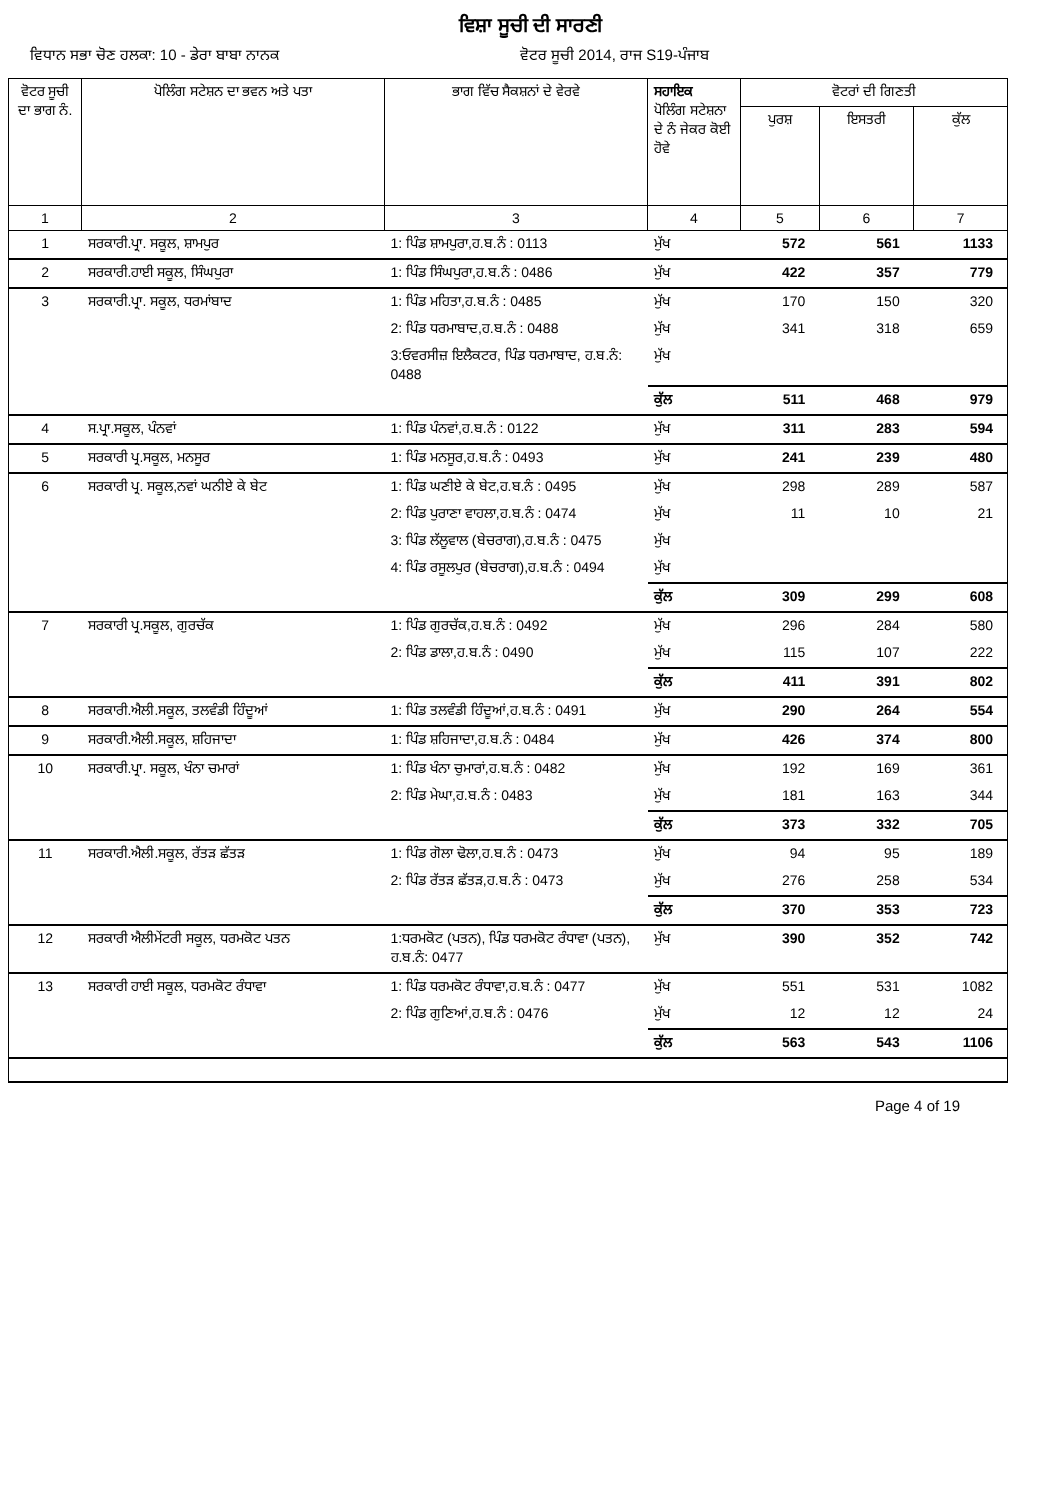ਵਿਸ਼ਾ ਸੂਚੀ ਦੀ ਸਾਰਣੀ
ਵਿਧਾਨ ਸਭਾ ਚੋਣ ਹਲਕਾ: 10 - ਡੇਰਾ ਬਾਬਾ ਨਾਨਕ ਵੋਟਰ ਸੂਚੀ 2014, ਰਾਜ S19-ਪੰਜਾਬ
| ਵੋਟਰ ਸੂਚੀ ਦਾ ਭਾਗ ਨੰ. | ਪੋਲਿੰਗ ਸਟੇਸ਼ਨ ਦਾ ਭਵਨ ਅਤੇ ਪਤਾ | ਭਾਗ ਵਿੱਚ ਸੈਕਸ਼ਨਾਂ ਦੇ ਵੇਰਵੇ | ਸਹਾਇਕ ਪੋਲਿੰਗ ਸਟੇਸ਼ਨਾ ਦੇ ਨੰ ਜੇਕਰ ਕੋਈ ਹੋਵੇ | ਵੋਟਰਾਂ ਦੀ ਗਿਣਤੀ | | |
| --- | --- | --- | --- | --- | --- | --- |
| | | | | ਪੁਰਸ਼ | ਇਸਤਰੀ | ਕੁੱਲ |
| 1 | 2 | 3 | 4 | 5 | 6 | 7 |
| 1 | ਸਰਕਾਰੀ.ਪ੍ਰਾ. ਸਕੂਲ, ਸ਼ਾਮਪੁਰ | 1: ਪਿੰਡ ਸ਼ਾਮਪੁਰਾ,ਹ.ਬ.ਨੰ : 0113 | ਮੁੱਖ | 572 | 561 | 1133 |
| 2 | ਸਰਕਾਰੀ.ਹਾਈ ਸਕੂਲ, ਸਿੰਘਪੁਰਾ | 1: ਪਿੰਡ ਸਿੰਘਪੁਰਾ,ਹ.ਬ.ਨੰ : 0486 | ਮੁੱਖ | 422 | 357 | 779 |
| 3 | ਸਰਕਾਰੀ.ਪ੍ਰਾ. ਸਕੂਲ, ਧਰਮਾਂਬਾਦ | 1: ਪਿੰਡ ਮਹਿਤਾ,ਹ.ਬ.ਨੰ : 0485 | ਮੁੱਖ | 170 | 150 | 320 |
| | | 2: ਪਿੰਡ ਧਰਮਾਬਾਦ,ਹ.ਬ.ਨੰ : 0488 | ਮੁੱਖ | 341 | 318 | 659 |
| | | 3:ਓਵਰਸੀਜ਼ ਇਲੈਕਟਰ, ਪਿੰਡ ਧਰਮਾਬਾਦ, ਹ.ਬ.ਨੰ: 0488 | ਮੁੱਖ | | | |
| | | | ਕੁੱਲ | 511 | 468 | 979 |
| 4 | ਸ.ਪ੍ਰਾ.ਸਕੂਲ, ਪੰਨਵਾਂ | 1: ਪਿੰਡ ਪੰਨਵਾਂ,ਹ.ਬ.ਨੰ : 0122 | ਮੁੱਖ | 311 | 283 | 594 |
| 5 | ਸਰਕਾਰੀ ਪ੍ਰ.ਸਕੂਲ, ਮਨਸੂਰ | 1: ਪਿੰਡ ਮਨਸੂਰ,ਹ.ਬ.ਨੰ : 0493 | ਮੁੱਖ | 241 | 239 | 480 |
| 6 | ਸਰਕਾਰੀ ਪ੍ਰ. ਸਕੂਲ,ਨਵਾਂ ਘਨੀਏ ਕੇ ਬੇਟ | 1: ਪਿੰਡ ਘਣੀਏ ਕੇ ਬੇਟ,ਹ.ਬ.ਨੰ : 0495 | ਮੁੱਖ | 298 | 289 | 587 |
| | | 2: ਪਿੰਡ ਪੁਰਾਣਾ ਵਾਹਲਾ,ਹ.ਬ.ਨੰ : 0474 | ਮੁੱਖ | 11 | 10 | 21 |
| | | 3: ਪਿੰਡ ਲੱਲੂਵਾਲ (ਬੇਚਰਾਗ),ਹ.ਬ.ਨੰ : 0475 | ਮੁੱਖ | | | |
| | | 4: ਪਿੰਡ ਰਸੂਲਪੁਰ (ਬੇਚਰਾਗ),ਹ.ਬ.ਨੰ : 0494 | ਮੁੱਖ | | | |
| | | | ਕੁੱਲ | 309 | 299 | 608 |
| 7 | ਸਰਕਾਰੀ ਪ੍ਰ.ਸਕੂਲ, ਗੁਰਚੱਕ | 1: ਪਿੰਡ ਗੁਰਚੱਕ,ਹ.ਬ.ਨੰ : 0492 | ਮੁੱਖ | 296 | 284 | 580 |
| | | 2: ਪਿੰਡ ਡਾਲਾ,ਹ.ਬ.ਨੰ : 0490 | ਮੁੱਖ | 115 | 107 | 222 |
| | | | ਕੁੱਲ | 411 | 391 | 802 |
| 8 | ਸਰਕਾਰੀ.ਐਲੀ.ਸਕੂਲ, ਤਲਵੰਡੀ ਹਿੰਦੂਆਂ | 1: ਪਿੰਡ ਤਲਵੰਡੀ ਹਿੰਦੂਆਂ,ਹ.ਬ.ਨੰ : 0491 | ਮੁੱਖ | 290 | 264 | 554 |
| 9 | ਸਰਕਾਰੀ.ਐਲੀ.ਸਕੂਲ, ਸ਼ਹਿਜਾਦਾ | 1: ਪਿੰਡ ਸ਼ਹਿਜਾਦਾ,ਹ.ਬ.ਨੰ : 0484 | ਮੁੱਖ | 426 | 374 | 800 |
| 10 | ਸਰਕਾਰੀ.ਪ੍ਰਾ. ਸਕੂਲ, ਖੰਨਾ ਚਮਾਰਾਂ | 1: ਪਿੰਡ ਖੰਨਾ ਚੁਮਾਰਾਂ,ਹ.ਬ.ਨੰ : 0482 | ਮੁੱਖ | 192 | 169 | 361 |
| | | 2: ਪਿੰਡ ਮੇਘਾ,ਹ.ਬ.ਨੰ : 0483 | ਮੁੱਖ | 181 | 163 | 344 |
| | | | ਕੁੱਲ | 373 | 332 | 705 |
| 11 | ਸਰਕਾਰੀ.ਐਲੀ.ਸਕੂਲ, ਰੱਤੜ ਛੱਤੜ | 1: ਪਿੰਡ ਗੋਲਾ ਢੋਲਾ,ਹ.ਬ.ਨੰ : 0473 | ਮੁੱਖ | 94 | 95 | 189 |
| | | 2: ਪਿੰਡ ਰੱਤੜ ਛੱਤੜ,ਹ.ਬ.ਨੰ : 0473 | ਮੁੱਖ | 276 | 258 | 534 |
| | | | ਕੁੱਲ | 370 | 353 | 723 |
| 12 | ਸਰਕਾਰੀ ਐਲੀਮੇਂਟਰੀ ਸਕੂਲ, ਧਰਮਕੋਟ ਪਤਨ | 1:ਧਰਮਕੋਟ (ਪਤਨ), ਪਿੰਡ ਧਰਮਕੋਟ ਰੰਧਾਵਾ (ਪਤਨ), ਹ.ਬ.ਨੰ: 0477 | ਮੁੱਖ | 390 | 352 | 742 |
| 13 | ਸਰਕਾਰੀ ਹਾਈ ਸਕੂਲ, ਧਰਮਕੋਟ ਰੰਧਾਵਾ | 1: ਪਿੰਡ ਧਰਮਕੋਟ ਰੰਧਾਵਾ,ਹ.ਬ.ਨੰ : 0477 | ਮੁੱਖ | 551 | 531 | 1082 |
| | | 2: ਪਿੰਡ ਗੁਣਿਆਂ,ਹ.ਬ.ਨੰ : 0476 | ਮੁੱਖ | 12 | 12 | 24 |
| | | | ਕੁੱਲ | 563 | 543 | 1106 |
Page 4 of 19